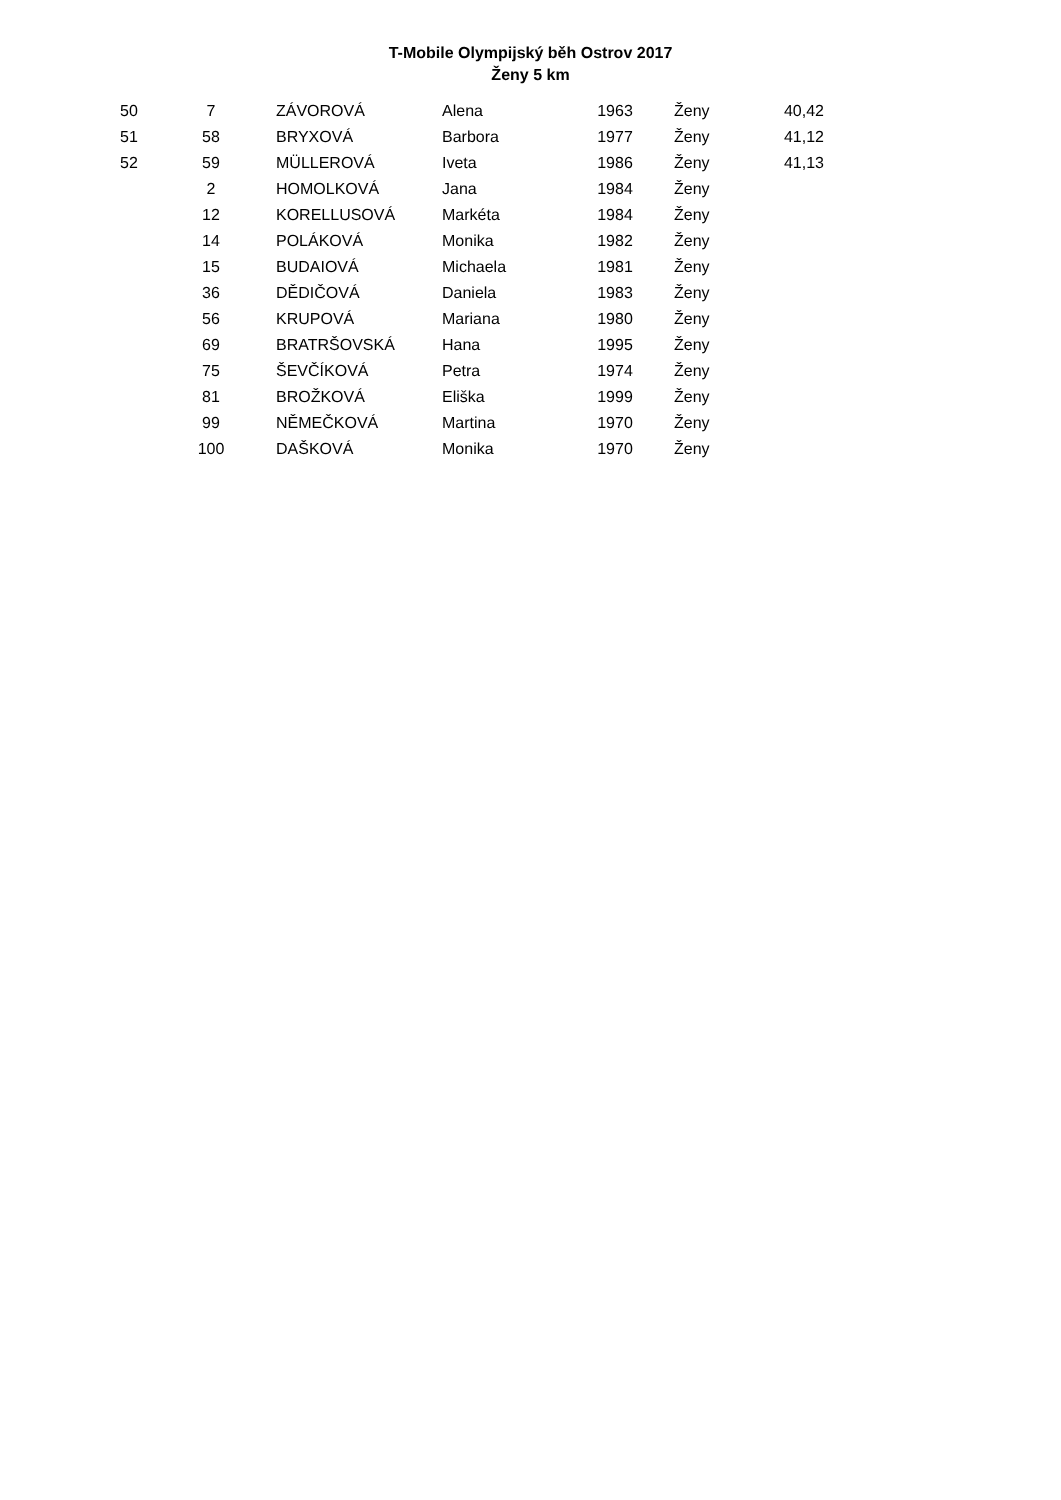T-Mobile Olympijský běh Ostrov 2017
Ženy 5 km
| 50 | 7 | ZÁVOROVÁ | Alena | 1963 | Ženy | 40,42 |
| 51 | 58 | BRYXOVÁ | Barbora | 1977 | Ženy | 41,12 |
| 52 | 59 | MÜLLEROVÁ | Iveta | 1986 | Ženy | 41,13 |
| | 2 | HOMOLKOVÁ | Jana | 1984 | Ženy | |
| | 12 | KORELLUSOVÁ | Markéta | 1984 | Ženy | |
| | 14 | POLÁKOVÁ | Monika | 1982 | Ženy | |
| | 15 | BUDAIOVÁ | Michaela | 1981 | Ženy | |
| | 36 | DĚDIČOVÁ | Daniela | 1983 | Ženy | |
| | 56 | KRUPOVÁ | Mariana | 1980 | Ženy | |
| | 69 | BRATRŠOVSKÁ | Hana | 1995 | Ženy | |
| | 75 | ŠEVČÍKOVÁ | Petra | 1974 | Ženy | |
| | 81 | BROŽKOVÁ | Eliška | 1999 | Ženy | |
| | 99 | NĚMEČKOVÁ | Martina | 1970 | Ženy | |
| | 100 | DAŠKOVÁ | Monika | 1970 | Ženy | |